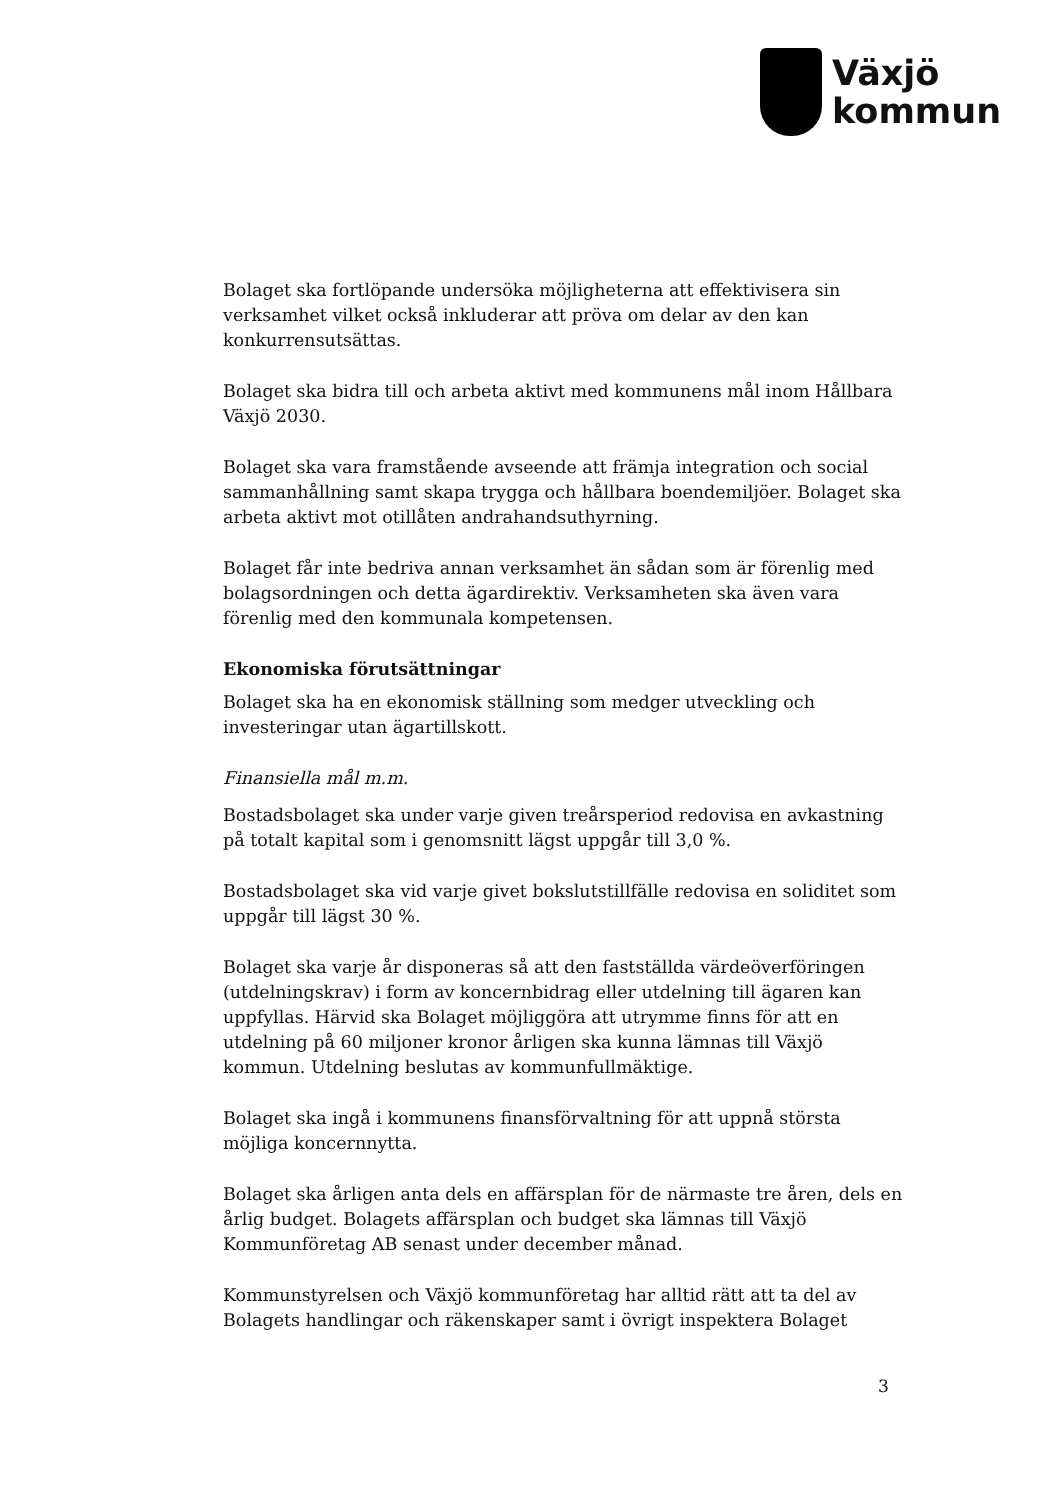Växjö
kommun
Bolaget ska fortlöpande undersöka möjligheterna att effektivisera sin verksamhet vilket också inkluderar att pröva om delar av den kan konkurrensutsättas.
Bolaget ska bidra till och arbeta aktivt med kommunens mål inom Hållbara Växjö 2030.
Bolaget ska vara framstående avseende att främja integration och social sammanhållning samt skapa trygga och hållbara boendemiljöer. Bolaget ska arbeta aktivt mot otillåten andrahandsuthyrning.
Bolaget får inte bedriva annan verksamhet än sådan som är förenlig med bolagsordningen och detta ägardirektiv. Verksamheten ska även vara förenlig med den kommunala kompetensen.
Ekonomiska förutsättningar
Bolaget ska ha en ekonomisk ställning som medger utveckling och investeringar utan ägartillskott.
Finansiella mål m.m.
Bostadsbolaget ska under varje given treårsperiod redovisa en avkastning på totalt kapital som i genomsnitt lägst uppgår till 3,0 %.
Bostadsbolaget ska vid varje givet bokslutstillfälle redovisa en soliditet som uppgår till lägst 30 %.
Bolaget ska varje år disponeras så att den fastställda värdeöverföringen (utdelningskrav) i form av koncernbidrag eller utdelning till ägaren kan uppfyllas. Härvid ska Bolaget möjliggöra att utrymme finns för att en utdelning på 60 miljoner kronor årligen ska kunna lämnas till Växjö kommun. Utdelning beslutas av kommunfullmäktige.
Bolaget ska ingå i kommunens finansförvaltning för att uppnå största möjliga koncernnytta.
Bolaget ska årligen anta dels en affärsplan för de närmaste tre åren, dels en årlig budget. Bolagets affärsplan och budget ska lämnas till Växjö Kommunföretag AB senast under december månad.
Kommunstyrelsen och Växjö kommunföretag har alltid rätt att ta del av Bolagets handlingar och räkenskaper samt i övrigt inspektera Bolaget
3